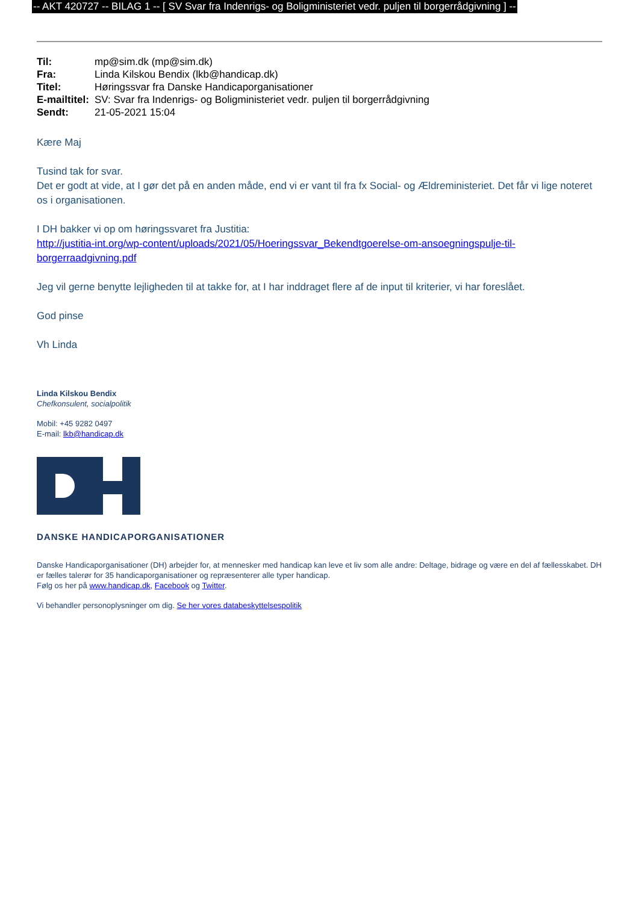-- AKT 420727 -- BILAG 1 -- [ SV Svar fra Indenrigs- og Boligministeriet vedr. puljen til borgerrådgivning ] --
| Til: | mp@sim.dk (mp@sim.dk) |
| Fra: | Linda Kilskou Bendix (lkb@handicap.dk) |
| Titel: | Høringssvar fra Danske Handicaporganisationer |
| E-mailtitel: | SV: Svar fra Indenrigs- og Boligministeriet vedr. puljen til borgerrådgivning |
| Sendt: | 21-05-2021 15:04 |
Kære Maj
Tusind tak for svar.
Det er godt at vide, at I gør det på en anden måde, end vi er vant til fra fx Social- og Ældreministeriet. Det får vi lige noteret os i organisationen.
I DH bakker vi op om høringssvaret fra Justitia:
http://justitia-int.org/wp-content/uploads/2021/05/Hoeringssvar_Bekendtgoerelse-om-ansoegningspulje-til-borgerraadgivning.pdf
Jeg vil gerne benytte lejligheden til at takke for, at I har inddraget flere af de input til kriterier, vi har foreslået.
God pinse
Vh Linda
Linda Kilskou Bendix
Chefkonsulent, socialpolitik
Mobil: +45 9282 0497
E-mail: lkb@handicap.dk
DANSKE HANDICAPORGANISATIONER
Danske Handicaporganisationer (DH) arbejder for, at mennesker med handicap kan leve et liv som alle andre: Deltage, bidrage og være en del af fællesskabet. DH er fælles talerør for 35 handicaporganisationer og repræsenterer alle typer handicap.
Følg os her på www.handicap.dk, Facebook og Twitter.
Vi behandler personoplysninger om dig. Se her vores databeskyttelsespolitik